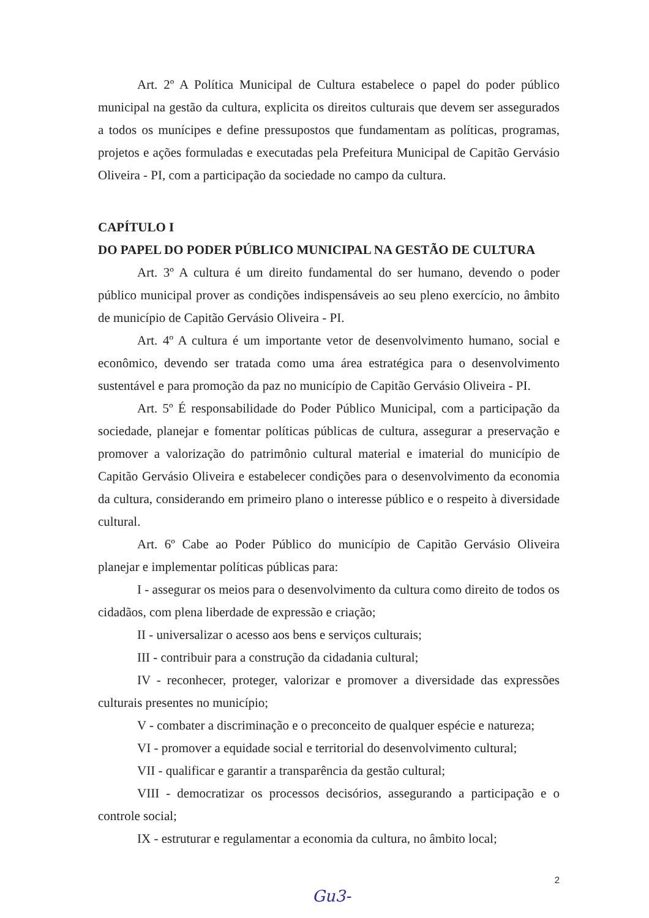Art. 2º A Política Municipal de Cultura estabelece o papel do poder público municipal na gestão da cultura, explicita os direitos culturais que devem ser assegurados a todos os munícipes e define pressupostos que fundamentam as políticas, programas, projetos e ações formuladas e executadas pela Prefeitura Municipal de Capitão Gervásio Oliveira - PI, com a participação da sociedade no campo da cultura.
CAPÍTULO I
DO PAPEL DO PODER PÚBLICO MUNICIPAL NA GESTÃO DE CULTURA
Art. 3º A cultura é um direito fundamental do ser humano, devendo o poder público municipal prover as condições indispensáveis ao seu pleno exercício, no âmbito de município de Capitão Gervásio Oliveira - PI.
Art. 4º A cultura é um importante vetor de desenvolvimento humano, social e econômico, devendo ser tratada como uma área estratégica para o desenvolvimento sustentável e para promoção da paz no município de Capitão Gervásio Oliveira - PI.
Art. 5º É responsabilidade do Poder Público Municipal, com a participação da sociedade, planejar e fomentar políticas públicas de cultura, assegurar a preservação e promover a valorização do patrimônio cultural material e imaterial do município de Capitão Gervásio Oliveira e estabelecer condições para o desenvolvimento da economia da cultura, considerando em primeiro plano o interesse público e o respeito à diversidade cultural.
Art. 6º Cabe ao Poder Público do município de Capitão Gervásio Oliveira planejar e implementar políticas públicas para:
I - assegurar os meios para o desenvolvimento da cultura como direito de todos os cidadãos, com plena liberdade de expressão e criação;
II - universalizar o acesso aos bens e serviços culturais;
III - contribuir para a construção da cidadania cultural;
IV - reconhecer, proteger, valorizar e promover a diversidade das expressões culturais presentes no município;
V - combater a discriminação e o preconceito de qualquer espécie e natureza;
VI - promover a equidade social e territorial do desenvolvimento cultural;
VII - qualificar e garantir a transparência da gestão cultural;
VIII - democratizar os processos decisórios, assegurando a participação e o controle social;
IX - estruturar e regulamentar a economia da cultura, no âmbito local;
2
Gu3-